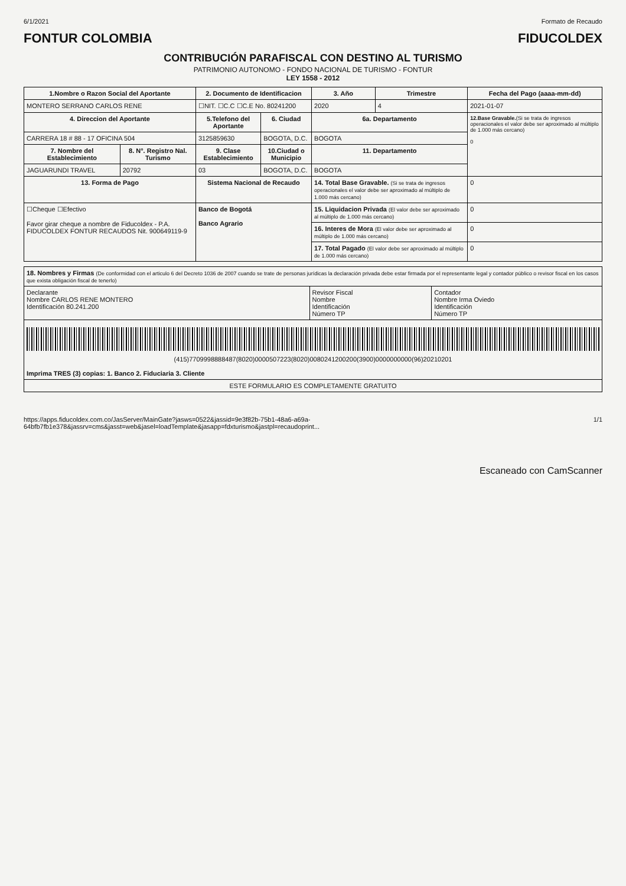6/1/2021 Formato de Recaudo
FONTUR COLOMBIA FIDUCOLDEX
CONTRIBUCIÓN PARAFISCAL CON DESTINO AL TURISMO
PATRIMONIO AUTONOMO - FONDO NACIONAL DE TURISMO - FONTUR
LEY 1558 - 2012
| 1.Nombre o Razon Social del Aportante | | 2. Documento de Identificacion | | 3. Año | Trimestre | Fecha del Pago (aaaa-mm-dd) |
| --- | --- | --- | --- | --- | --- | --- |
| MONTERO SERRANO CARLOS RENE | | ☐NIT. ☐C.C ☐C.E No. 80241200 | | 2020 | 4 | 2021-01-07 |
| 4. Direccion del Aportante | | 5.Telefono del Aportante | 6. Ciudad | 6a. Departamento | | 12.Base Gravable. (Si se trata de ingresos operacionales el valor debe ser aproximado al múltiplo de 1.000 más cercano) 0 |
| CARRERA 18 # 88 - 17 OFICINA 504 | | 3125859630 | BOGOTA, D.C. | BOGOTA | | |
| 7. Nombre del Establecimiento | 8. N°. Registro Nal. Turismo | 9. Clase Establecimiento | 10.Ciudad o Municipio | 11. Departamento | | |
| JAGUARUNDI TRAVEL | 20792 | 03 | BOGOTA, D.C. | BOGOTA | | |
| 13. Forma de Pago | | Sistema Nacional de Recaudo | | 14. Total Base Gravable. (Si se trata de ingresos operacionales el valor debe ser aproximado al múltiplo de 1.000 más cercano) | | 0 |
| ☐Cheque ☐Efectivo Favor girar cheque a nombre de Fiducoldex - P.A. FIDUCOLDEX FONTUR RECAUDOS Nit. 900649119-9 | | Banco de Bogotá Banco Agrario | | 15. Liquidacion Privada (El valor debe ser aproximado al múltiplo de 1.000 más cercano) | | 0 |
| | | | | 16. Interes de Mora (El valor debe ser aproximado al múltiplo de 1.000 más cercano) | | 0 |
| | | | | 17. Total Pagado (El valor debe ser aproximado al múltiplo de 1.000 más cercano) | | 0 |
| 18. Nombres y Firmas (De conformidad con el articulo 6 del Decreto 1036 de 2007 cuando se trate de personas jurídicas la declaración privada debe estar firmada por el representante legal y contador público o revisor fiscal en los casos que exista obligación fiscal de tenerlo) | | |
| Declarante Nombre CARLOS RENE MONTERO Identificación 80.241.200 | Revisor Fiscal Nombre Identificación Número TP | Contador Nombre Irma Oviedo Identificación Número TP |
| (415)7709998888487(8020)0000507223(8020)0080241200200(3900)0000000000(96)20210201 Imprima TRES (3) copias: 1. Banco 2. Fiduciaria 3. Cliente | | |
| ESTE FORMULARIO ES COMPLETAMENTE GRATUITO | | |
https://apps.fiducoldex.com.co/JasServer/MainGate?jasws=0522&jassid=9e3f82b-75b1-48a6-a69a-64bfb7fb1e378&jassrv=cms&jasst=web&jasel=loadTemplate&jasapp=fdxturismo&jastpl=recaudoprint... 1/1
Escaneado con CamScanner